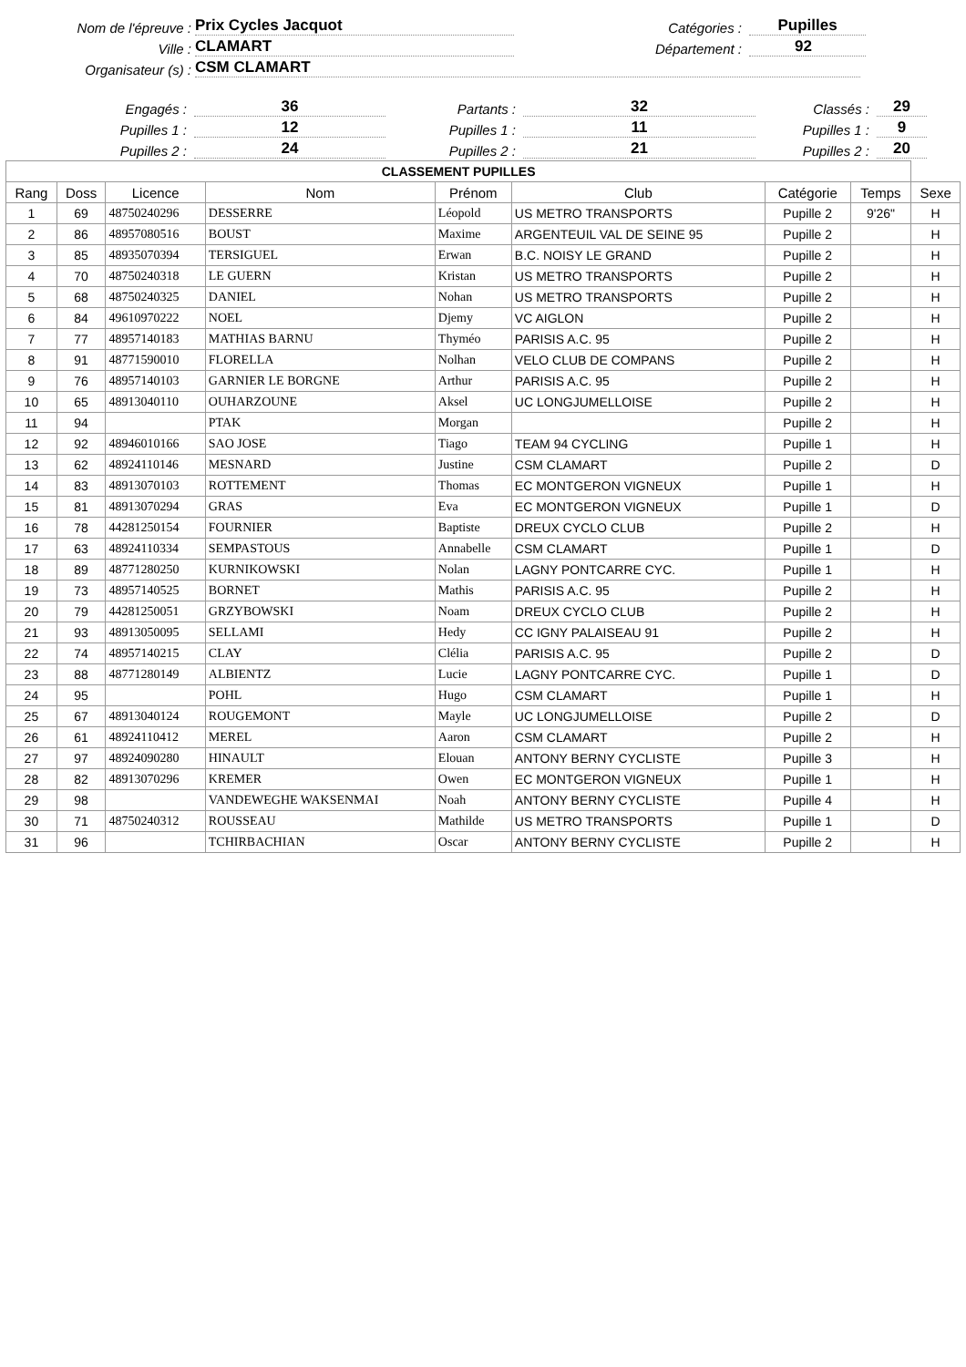Nom de l'épreuve : Prix Cycles Jacquot Catégories : Pupilles
Ville : CLAMART Département : 92
Organisateur (s) : CSM CLAMART
Engagés : 36 Partants : 32 Classés : 29
Pupilles 1 : 12 Pupilles 1 : 11 Pupilles 1 : 9
Pupilles 2 : 24 Pupilles 2 : 21 Pupilles 2 : 20
| CLASSEMENT PUPILLES | | | | | | | | |
| Rang | Doss | Licence | Nom | Prénom | Club | Catégorie | Temps | Sexe |
| 1 | 69 | 48750240296 | DESSERRE | Léopold | US METRO TRANSPORTS | Pupille 2 | 9'26" | H |
| 2 | 86 | 48957080516 | BOUST | Maxime | ARGENTEUIL VAL DE SEINE 95 | Pupille 2 | | H |
| 3 | 85 | 48935070394 | TERSIGUEL | Erwan | B.C. NOISY LE GRAND | Pupille 2 | | H |
| 4 | 70 | 48750240318 | LE GUERN | Kristan | US METRO TRANSPORTS | Pupille 2 | | H |
| 5 | 68 | 48750240325 | DANIEL | Nohan | US METRO TRANSPORTS | Pupille 2 | | H |
| 6 | 84 | 49610970222 | NOEL | Djemy | VC AIGLON | Pupille 2 | | H |
| 7 | 77 | 48957140183 | MATHIAS BARNU | Thyméo | PARISIS A.C. 95 | Pupille 2 | | H |
| 8 | 91 | 48771590010 | FLORELLA | Nolhan | VELO CLUB DE COMPANS | Pupille 2 | | H |
| 9 | 76 | 48957140103 | GARNIER LE BORGNE | Arthur | PARISIS A.C. 95 | Pupille 2 | | H |
| 10 | 65 | 48913040110 | OUHARZOUNE | Aksel | UC LONGJUMELLOISE | Pupille 2 | | H |
| 11 | 94 | | PTAK | Morgan | | Pupille 2 | | H |
| 12 | 92 | 48946010166 | SAO JOSE | Tiago | TEAM 94 CYCLING | Pupille 1 | | H |
| 13 | 62 | 48924110146 | MESNARD | Justine | CSM CLAMART | Pupille 2 | | D |
| 14 | 83 | 48913070103 | ROTTEMENT | Thomas | EC MONTGERON VIGNEUX | Pupille 1 | | H |
| 15 | 81 | 48913070294 | GRAS | Eva | EC MONTGERON VIGNEUX | Pupille 1 | | D |
| 16 | 78 | 44281250154 | FOURNIER | Baptiste | DREUX CYCLO CLUB | Pupille 2 | | H |
| 17 | 63 | 48924110334 | SEMPASTOUS | Annabelle | CSM CLAMART | Pupille 1 | | D |
| 18 | 89 | 48771280250 | KURNIKOWSKI | Nolan | LAGNY PONTCARRE CYC. | Pupille 1 | | H |
| 19 | 73 | 48957140525 | BORNET | Mathis | PARISIS A.C. 95 | Pupille 2 | | H |
| 20 | 79 | 44281250051 | GRZYBOWSKI | Noam | DREUX CYCLO CLUB | Pupille 2 | | H |
| 21 | 93 | 48913050095 | SELLAMI | Hedy | CC IGNY PALAISEAU 91 | Pupille 2 | | H |
| 22 | 74 | 48957140215 | CLAY | Clélia | PARISIS A.C. 95 | Pupille 2 | | D |
| 23 | 88 | 48771280149 | ALBIENTZ | Lucie | LAGNY PONTCARRE CYC. | Pupille 1 | | D |
| 24 | 95 | | POHL | Hugo | CSM CLAMART | Pupille 1 | | H |
| 25 | 67 | 48913040124 | ROUGEMONT | Mayle | UC LONGJUMELLOISE | Pupille 2 | | D |
| 26 | 61 | 48924110412 | MEREL | Aaron | CSM CLAMART | Pupille 2 | | H |
| 27 | 97 | 48924090280 | HINAULT | Elouan | ANTONY BERNY CYCLISTE | Pupille 3 | | H |
| 28 | 82 | 48913070296 | KREMER | Owen | EC MONTGERON VIGNEUX | Pupille 1 | | H |
| 29 | 98 | | VANDEWEGHE WAKSENMAI | Noah | ANTONY BERNY CYCLISTE | Pupille 4 | | H |
| 30 | 71 | 48750240312 | ROUSSEAU | Mathilde | US METRO TRANSPORTS | Pupille 1 | | D |
| 31 | 96 | | TCHIRBACHIAN | Oscar | ANTONY BERNY CYCLISTE | Pupille 2 | | H |